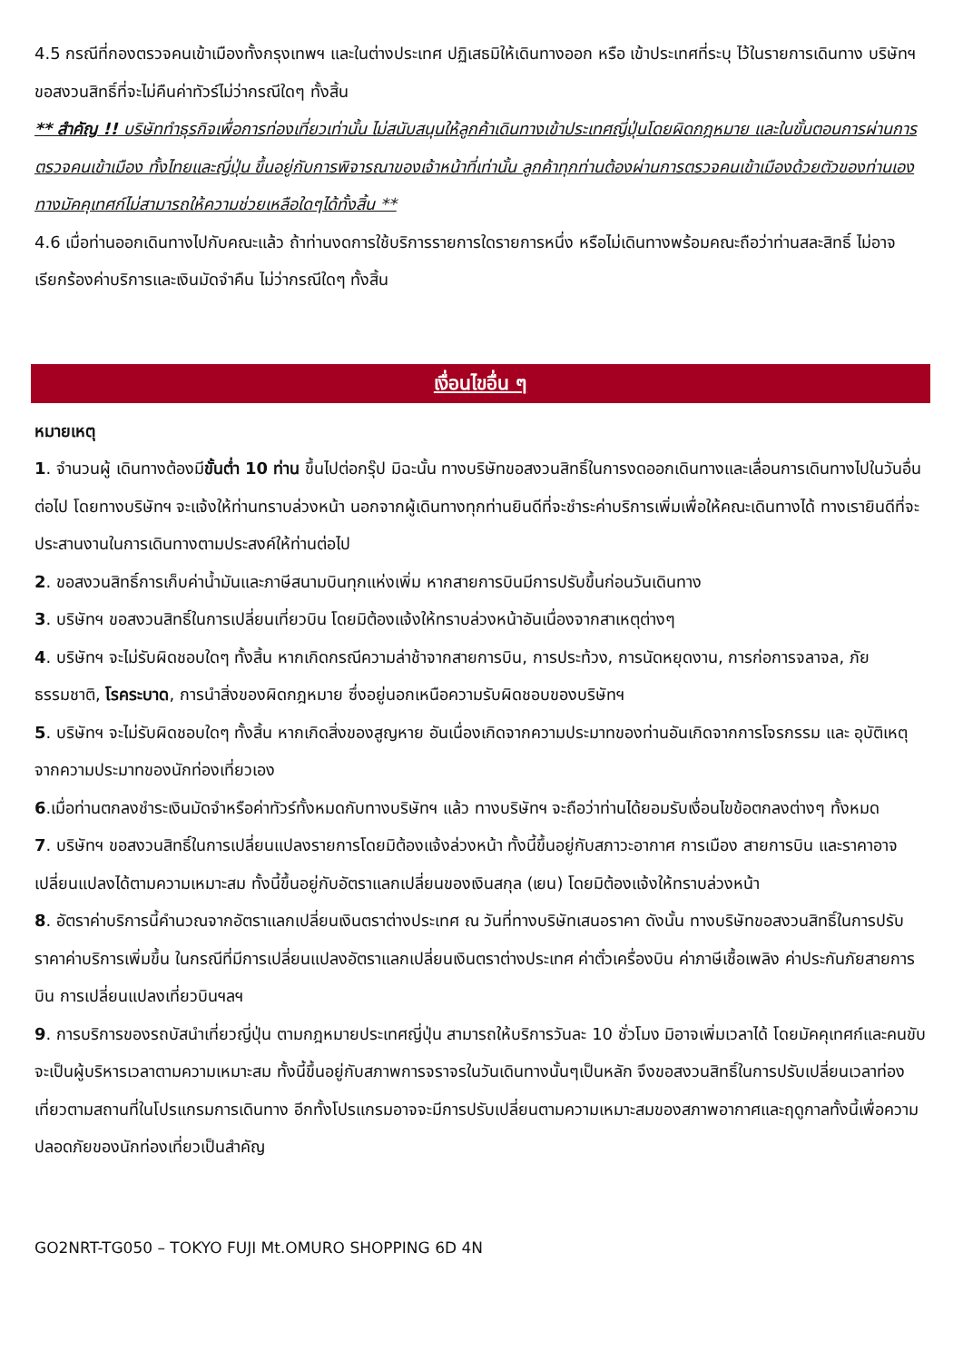4.5 กรณีที่กองตรวจคนเข้าเมืองทั้งกรุงเทพฯ และในต่างประเทศ ปฏิเสธมิให้เดินทางออก หรือ เข้าประเทศที่ระบุ ไว้ในรายการเดินทาง บริษัทฯ ขอสงวนสิทธิ์ที่จะไม่คืนค่าทัวร์ไม่ว่ากรณีใดๆ ทั้งสิ้น
** สำคัญ !! บริษัททำธุรกิจเพื่อการท่องเที่ยวเท่านั้น ไม่สนับสนุนให้ลูกค้าเดินทางเข้าประเทศญี่ปุ่นโดยผิดกฎหมาย และในขั้นตอนการผ่านการตรวจคนเข้าเมือง ทั้งไทยและญี่ปุ่น ขึ้นอยู่กับการพิจารณาของเจ้าหน้าที่เท่านั้น ลูกค้าทุกท่านต้องผ่านการตรวจคนเข้าเมืองด้วยตัวของท่านเอง ทางมัคคุเทศก์ไม่สามารถให้ความช่วยเหลือใดๆได้ทั้งสิ้น **
4.6 เมื่อท่านออกเดินทางไปกับคณะแล้ว ถ้าท่านงดการใช้บริการรายการใดรายการหนึ่ง หรือไม่เดินทางพร้อมคณะถือว่าท่านสละสิทธิ์ ไม่อาจเรียกร้องค่าบริการและเงินมัดจำคืน ไม่ว่ากรณีใดๆ ทั้งสิ้น
เงื่อนไขอื่น ๆ
หมายเหตุ
1. จำนวนผู้ เดินทางต้องมีขั้นต่ำ 10 ท่าน ขึ้นไปต่อกรุ๊ป มิฉะนั้น ทางบริษัทขอสงวนสิทธิ์ในการงดออกเดินทางและเลื่อนการเดินทางไปในวันอื่นต่อไป โดยทางบริษัทฯ จะแจ้งให้ท่านทราบล่วงหน้า นอกจากผู้เดินทางทุกท่านยินดีที่จะชำระค่าบริการเพิ่มเพื่อให้คณะเดินทางได้ ทางเรายินดีที่จะประสานงานในการเดินทางตามประสงค์ให้ท่านต่อไป
2. ขอสงวนสิทธิ์การเก็บค่าน้ำมันและภาษีสนามบินทุกแห่งเพิ่ม หากสายการบินมีการปรับขึ้นก่อนวันเดินทาง
3. บริษัทฯ ขอสงวนสิทธิ์ในการเปลี่ยนเที่ยวบิน โดยมิต้องแจ้งให้ทราบล่วงหน้าอันเนื่องจากสาเหตุต่างๆ
4. บริษัทฯ จะไม่รับผิดชอบใดๆ ทั้งสิ้น หากเกิดกรณีความล่าช้าจากสายการบิน, การประท้วง, การนัดหยุดงาน, การก่อการจลาจล, ภัยธรรมชาติ, โรคระบาด, การนำสิ่งของผิดกฎหมาย ซึ่งอยู่นอกเหนือความรับผิดชอบของบริษัทฯ
5. บริษัทฯ จะไม่รับผิดชอบใดๆ ทั้งสิ้น หากเกิดสิ่งของสูญหาย อันเนื่องเกิดจากความประมาทของท่านอันเกิดจากการโจรกรรม และ อุบัติเหตุจากความประมาทของนักท่องเที่ยวเอง
6.เมื่อท่านตกลงชำระเงินมัดจำหรือค่าทัวร์ทั้งหมดกับทางบริษัทฯ แล้ว ทางบริษัทฯ จะถือว่าท่านได้ยอมรับเงื่อนไขข้อตกลงต่างๆ ทั้งหมด
7. บริษัทฯ ขอสงวนสิทธิ์ในการเปลี่ยนแปลงรายการโดยมิต้องแจ้งล่วงหน้า ทั้งนี้ขึ้นอยู่กับสภาวะอากาศ การเมือง สายการบิน และราคาอาจเปลี่ยนแปลงได้ตามความเหมาะสม ทั้งนี้ขึ้นอยู่กับอัตราแลกเปลี่ยนของเงินสกุล (เยน) โดยมิต้องแจ้งให้ทราบล่วงหน้า
8. อัตราค่าบริการนี้คำนวณจากอัตราแลกเปลี่ยนเงินตราต่างประเทศ ณ วันที่ทางบริษัทเสนอราคา ดังนั้น ทางบริษัทขอสงวนสิทธิ์ในการปรับราคาค่าบริการเพิ่มขึ้น ในกรณีที่มีการเปลี่ยนแปลงอัตราแลกเปลี่ยนเงินตราต่างประเทศ ค่าตั๋วเครื่องบิน ค่าภาษีเชื้อเพลิง ค่าประกันภัยสายการบิน การเปลี่ยนแปลงเที่ยวบินฯลฯ
9. การบริการของรถบัสนำเที่ยวญี่ปุ่น ตามกฎหมายประเทศญี่ปุ่น สามารถให้บริการวันละ 10 ชั่วโมง มิอาจเพิ่มเวลาได้ โดยมัคคุเทศก์และคนขับจะเป็นผู้บริหารเวลาตามความเหมาะสม ทั้งนี้ขึ้นอยู่กับสภาพการจราจรในวันเดินทางนั้นๆเป็นหลัก จึงขอสงวนสิทธิ์ในการปรับเปลี่ยนเวลาท่องเที่ยวตามสถานที่ในโปรแกรมการเดินทาง อีกทั้งโปรแกรมอาจจะมีการปรับเปลี่ยนตามความเหมาะสมของสภาพอากาศและฤดูกาลทั้งนี้เพื่อความปลอดภัยของนักท่องเที่ยวเป็นสำคัญ
GO2NRT-TG050 – TOKYO FUJI Mt.OMURO SHOPPING 6D 4N